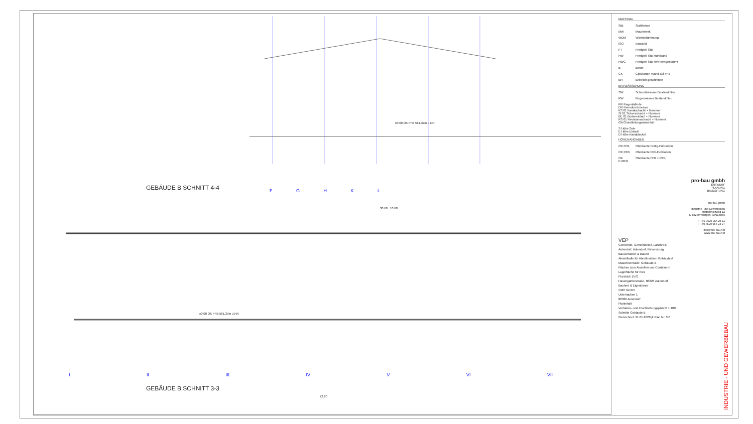GEBÄUDE B SCHNITT 4-4
±0.00 OK FFB 561.37m ü.NN
F G H K L
30.60 10.60
GEBÄUDE B SCHNITT 3-3
±0.00 OK FFB 561.37m ü.NN
I II III IV V VI VII
72.80
MATERIAL
StB Stahlbeton
MW Mauerwerk
WDM Wärmedämmung
ISO Isowand
FT Fertigteil StB
HW Fertigteil StB-Hohlwand
HWG Fertigteil StB-HW kerngedämmt
B Beton
GK Gipskarton-Wand auf FFB
ER Erdreich geschnitten
ENTWÄSSERUNG
SW Schmutzwasser Bestand Neu
RW Regenwasser Bestand Neu
RR Regenfallrohr
DN Nenndurchmesser
KS 01 Kanalschacht + Nummer
SI 01 Sickerschacht + Nummer
BE 01 Bodeneinlauf + Nummer
RS 01 Revisionsschacht + Nummer
GA Grundleitungsanschluß
S Höhe Sole
E Höhe Einlauf
D Höhe Kanaldeckel
HÖHENANGABEN
OK FFB Oberkante Fertig-Fußboden
OK RFB Oberkante Roh-Fußboden
OK F+RFB Oberkante FFB + RFB
pro-bau gmbh
ENTWURF
PLANUNG
BAULEITUNG
pro-bau gmbh
Industrie- und Gewerbebau
Hatternholzweg 12
D 88239 Wangen-Schauwies
T +49 7520 956 24 11
F +49 7520 956 24 27
info@pro-bau.net
www.pro-bau.net
VEP
Gemeinde, Gemeindeteil, Landkreis
Aulendorf, Aulendorf, Ravensburg
Bauvorhaben & Bauort
Abstellhalle für Abrollmulden: Gebäude A
Maschinenhalle: Gebäude B
Flächen zum Abstellen von Containern
Lagerfläche für Kies
Flurstück 1570
Hasengärtlerstraße, 88326 Aulendorf
Bauherr & Eigentümer
CMH GmbH
Unterrauhen 1
88326 Aulendorf
Planinhalt
Vorhaben- und Erschließungsplan M 1:100
Schnitte Gebäude B
Gezeichnet: 31.01.2020 jk Plan Nr. 3.0
INDUSTRIE - UND GEWERBEBAU